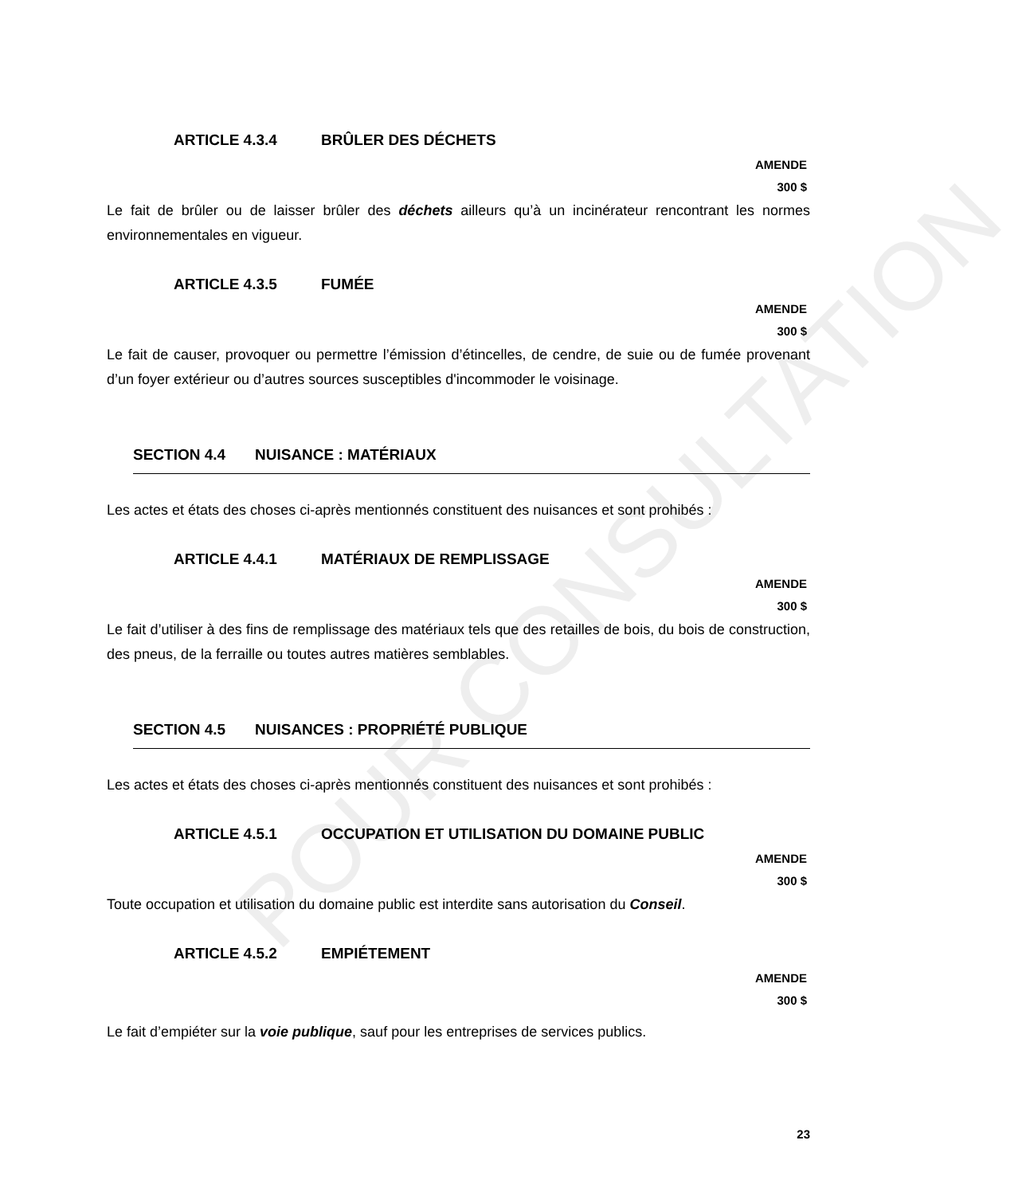POUR CONSULTATION
ARTICLE 4.3.4 BRÛLER DES DÉCHETS
AMENDE
300 $
Le fait de brûler ou de laisser brûler des déchets ailleurs qu’à un incinérateur rencontrant les normes environnementales en vigueur.
ARTICLE 4.3.5 FUMÉE
AMENDE
300 $
Le fait de causer, provoquer ou permettre l’émission d’étincelles, de cendre, de suie ou de fumée provenant d’un foyer extérieur ou d’autres sources susceptibles d'incommoder le voisinage.
SECTION 4.4 NUISANCE : MATÉRIAUX
Les actes et états des choses ci-après mentionnés constituent des nuisances et sont prohibés :
ARTICLE 4.4.1 MATÉRIAUX DE REMPLISSAGE
AMENDE
300 $
Le fait d’utiliser à des fins de remplissage des matériaux tels que des retailles de bois, du bois de construction, des pneus, de la ferraille ou toutes autres matières semblables.
SECTION 4.5 NUISANCES : PROPRIÉTÉ PUBLIQUE
Les actes et états des choses ci-après mentionnés constituent des nuisances et sont prohibés :
ARTICLE 4.5.1 OCCUPATION ET UTILISATION DU DOMAINE PUBLIC
AMENDE
300 $
Toute occupation et utilisation du domaine public est interdite sans autorisation du Conseil.
ARTICLE 4.5.2 EMPIÉTEMENT
AMENDE
300 $
Le fait d’empiéter sur la voie publique, sauf pour les entreprises de services publics.
23